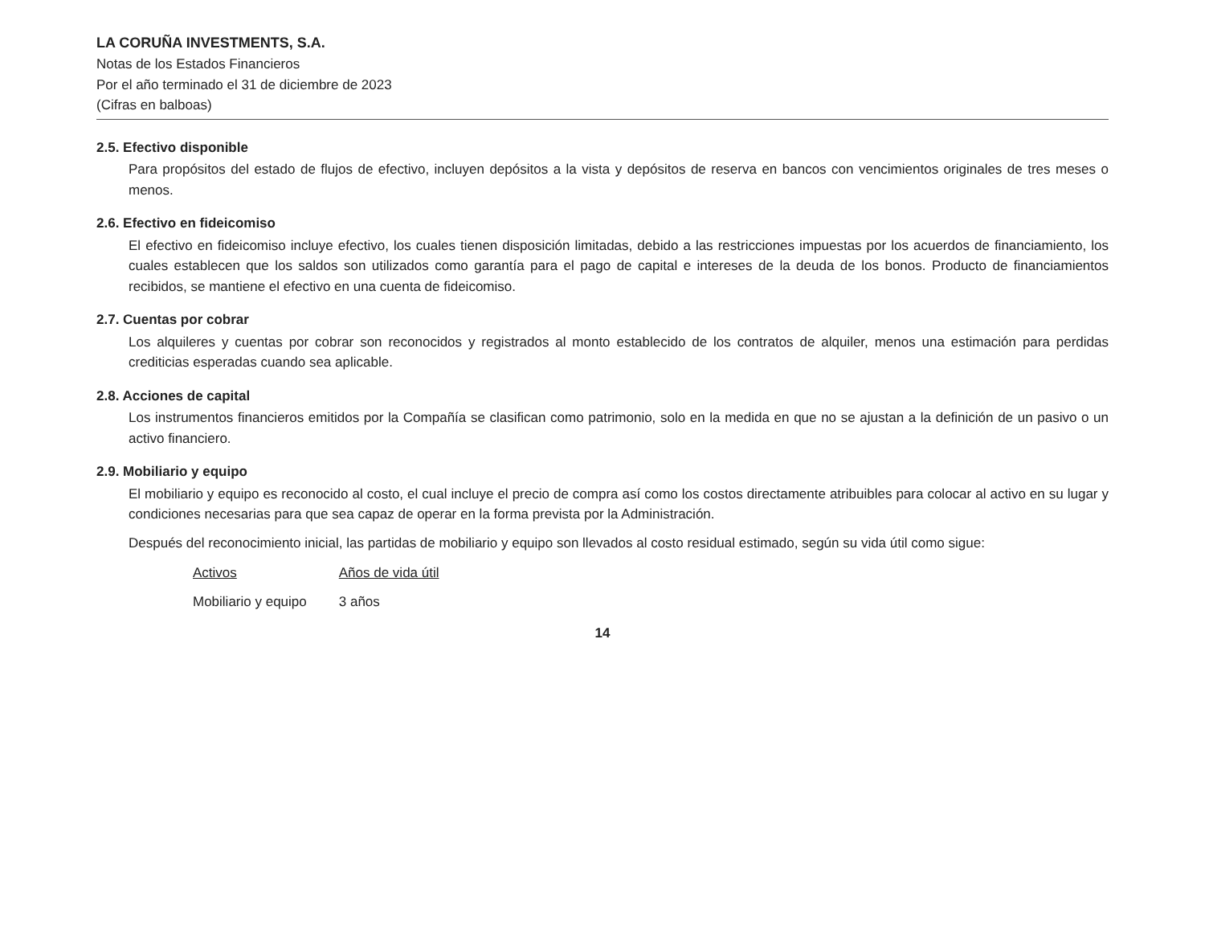LA CORUÑA INVESTMENTS, S.A.
Notas de los Estados Financieros
Por el año terminado el 31 de diciembre de 2023
(Cifras en balboas)
2.5. Efectivo disponible
Para propósitos del estado de flujos de efectivo, incluyen depósitos a la vista y depósitos de reserva en bancos con vencimientos originales de tres meses o menos.
2.6. Efectivo en fideicomiso
El efectivo en fideicomiso incluye efectivo, los cuales tienen disposición limitadas, debido a las restricciones impuestas por los acuerdos de financiamiento, los cuales establecen que los saldos son utilizados como garantía para el pago de capital e intereses de la deuda de los bonos. Producto de financiamientos recibidos, se mantiene el efectivo en una cuenta de fideicomiso.
2.7. Cuentas por cobrar
Los alquileres y cuentas por cobrar son reconocidos y registrados al monto establecido de los contratos de alquiler, menos una estimación para perdidas crediticias esperadas cuando sea aplicable.
2.8. Acciones de capital
Los instrumentos financieros emitidos por la Compañía se clasifican como patrimonio, solo en la medida en que no se ajustan a la definición de un pasivo o un activo financiero.
2.9. Mobiliario y equipo
El mobiliario y equipo es reconocido al costo, el cual incluye el precio de compra así como los costos directamente atribuibles para colocar al activo en su lugar y condiciones necesarias para que sea capaz de operar en la forma prevista por la Administración.
Después del reconocimiento inicial, las partidas de mobiliario y equipo son llevados al costo residual estimado, según su vida útil como sigue:
| Activos | Años de vida útil |
| --- | --- |
| Mobiliario y equipo | 3 años |
14